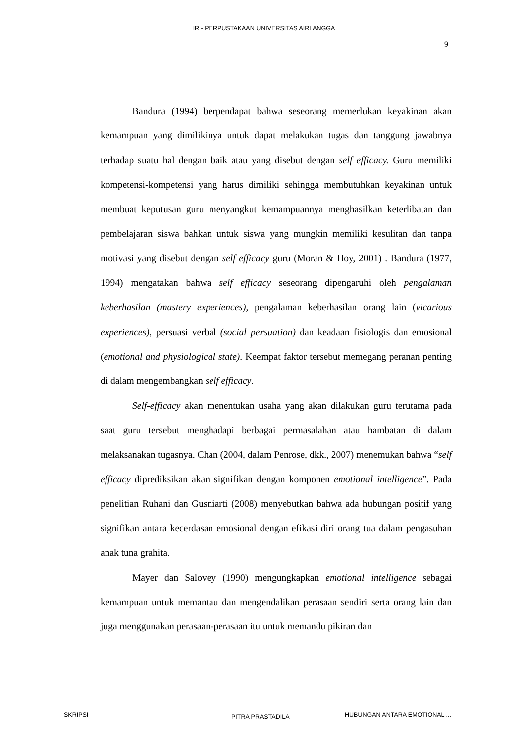IR - PERPUSTAKAAN UNIVERSITAS AIRLANGGA
9
Bandura (1994) berpendapat bahwa seseorang memerlukan keyakinan akan kemampuan yang dimilikinya untuk dapat melakukan tugas dan tanggung jawabnya terhadap suatu hal dengan baik atau yang disebut dengan self efficacy. Guru memiliki kompetensi-kompetensi yang harus dimiliki sehingga membutuhkan keyakinan untuk membuat keputusan guru menyangkut kemampuannya menghasilkan keterlibatan dan pembelajaran siswa bahkan untuk siswa yang mungkin memiliki kesulitan dan tanpa motivasi yang disebut dengan self efficacy guru (Moran & Hoy, 2001) . Bandura (1977, 1994) mengatakan bahwa self efficacy seseorang dipengaruhi oleh pengalaman keberhasilan (mastery experiences), pengalaman keberhasilan orang lain (vicarious experiences), persuasi verbal (social persuation) dan keadaan fisiologis dan emosional (emotional and physiological state). Keempat faktor tersebut memegang peranan penting di dalam mengembangkan self efficacy.
Self-efficacy akan menentukan usaha yang akan dilakukan guru terutama pada saat guru tersebut menghadapi berbagai permasalahan atau hambatan di dalam melaksanakan tugasnya. Chan (2004, dalam Penrose, dkk., 2007) menemukan bahwa “self efficacy diprediksikan akan signifikan dengan komponen emotional intelligence”. Pada penelitian Ruhani dan Gusniarti (2008) menyebutkan bahwa ada hubungan positif yang signifikan antara kecerdasan emosional dengan efikasi diri orang tua dalam pengasuhan anak tuna grahita.
Mayer dan Salovey (1990) mengungkapkan emotional intelligence sebagai kemampuan untuk memantau dan mengendalikan perasaan sendiri serta orang lain dan juga menggunakan perasaan-perasaan itu untuk memandu pikiran dan
SKRIPSI PITRA PRASTADILA HUBUNGAN ANTARA EMOTIONAL ...